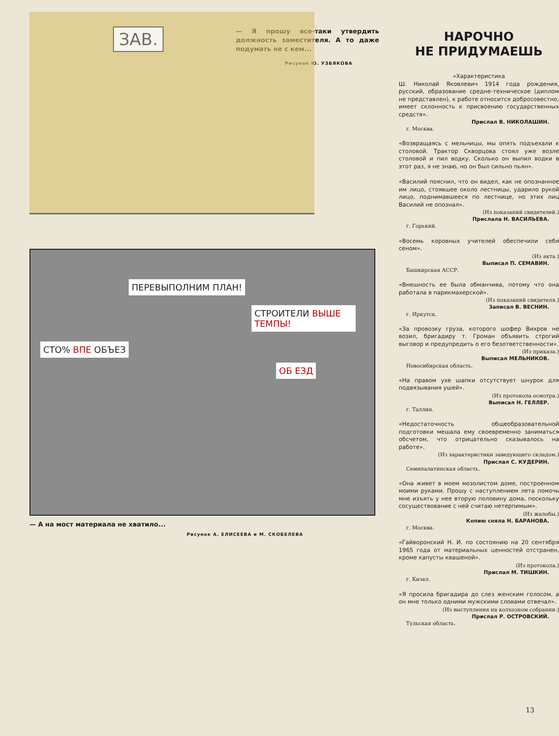— Я прошу все-таки утвердить должность заместителя. А то даже подумать не с кем...
Рисунок Ю. УЗБЯКОВА
ЗАВ.
ПЕРЕВЫПОЛНИМ ПЛАН!
СТРОИТЕЛИ ВЫШЕ ТЕМПЫ!
СТО% ВПЕ ОБЪЕЗ
ОБ ЕЗД
— А на мост материала не хватило...
Рисунок А. ЕЛИСЕЕВА и М. СКОБЕЛЕВА
НАРОЧНО
НЕ ПРИДУМАЕШЬ
«Характеристика
Ш. Николай Яковлевич 1914 года рождения, русский, образование средне-техническое (диплом не представлен), к работе относится добросовестно, имеет склонность к присвоению государственных средств».
Прислал В. НИКОЛАШИН.
г. Москва.
«Возвращаясь с мельницы, мы опять подъехали к столовой. Трактор Скворцова стоял уже возле столовой и пил водку. Сколько он выпил водки в этот раз, я не знаю, но он был сильно пьян».
«Василий пояснил, что он видел, как не опознанное им лицо, стоявшее около лестницы, ударило рукой лицо, поднимавшееся по лестнице, но этих лиц Василий не опознал».
(Из показаний свидетелей.)
Прислала Н. ВАСИЛЬЕВА.
г. Горький.
«Восемь коровных учителей обеспечили себя сеном».
(Из акта.)
Выписал П. СЕМАВИН.
Башкирская АССР.
«Внешность ее была обманчива, потому что она работала в парикмахерской».
(Из показаний свидетеля.)
Записал В. ВЕСНИН.
г. Иркутск.
«За провозку груза, которого шофер Вихров не возил, бригадиру т. Громан объявить строгий выговор и предупредить о его безответственности».
(Из приказа.)
Выписал МЕЛЬНИКОВ.
Новосибирская область.
«На правом ухе шапки отсутствует шнурок для подвязывания ушей».
(Из протокола осмотра.)
Выписал Н. ГЕЛЛЕР.
г. Таллин.
«Недостаточность общеобразовательной подготовки мешала ему своевременно заниматься обсчетом, что отрицательно сказывалось на работе».
(Из характеристики заведующего складом.)
Прислал С. КУДЕРИН.
Семипалатинская область.
«Она живет в моем мозолистом доме, построенном моими руками. Прошу с наступлением лета помочь мне изъять у нее вторую половину дома, поскольку сосуществование с ней считаю нетерпимым».
(Из жалобы.)
Копию сняла Н. БАРАНОВА.
г. Москва.
«Гайворонский Н. И. по состоянию на 20 сентября 1965 года от материальных ценностей отстранен, кроме капусты квашеной».
(Из протокола.)
Прислал М. ТИШКИН.
г. Кизел.
«Я просила бригадира до слез женским голосом, а он мне только одними мужскими словами отвечал».
(Из выступления на колхозном собрании.)
Прислал Р. ОСТРОВСКИЙ.
Тульская область.
13